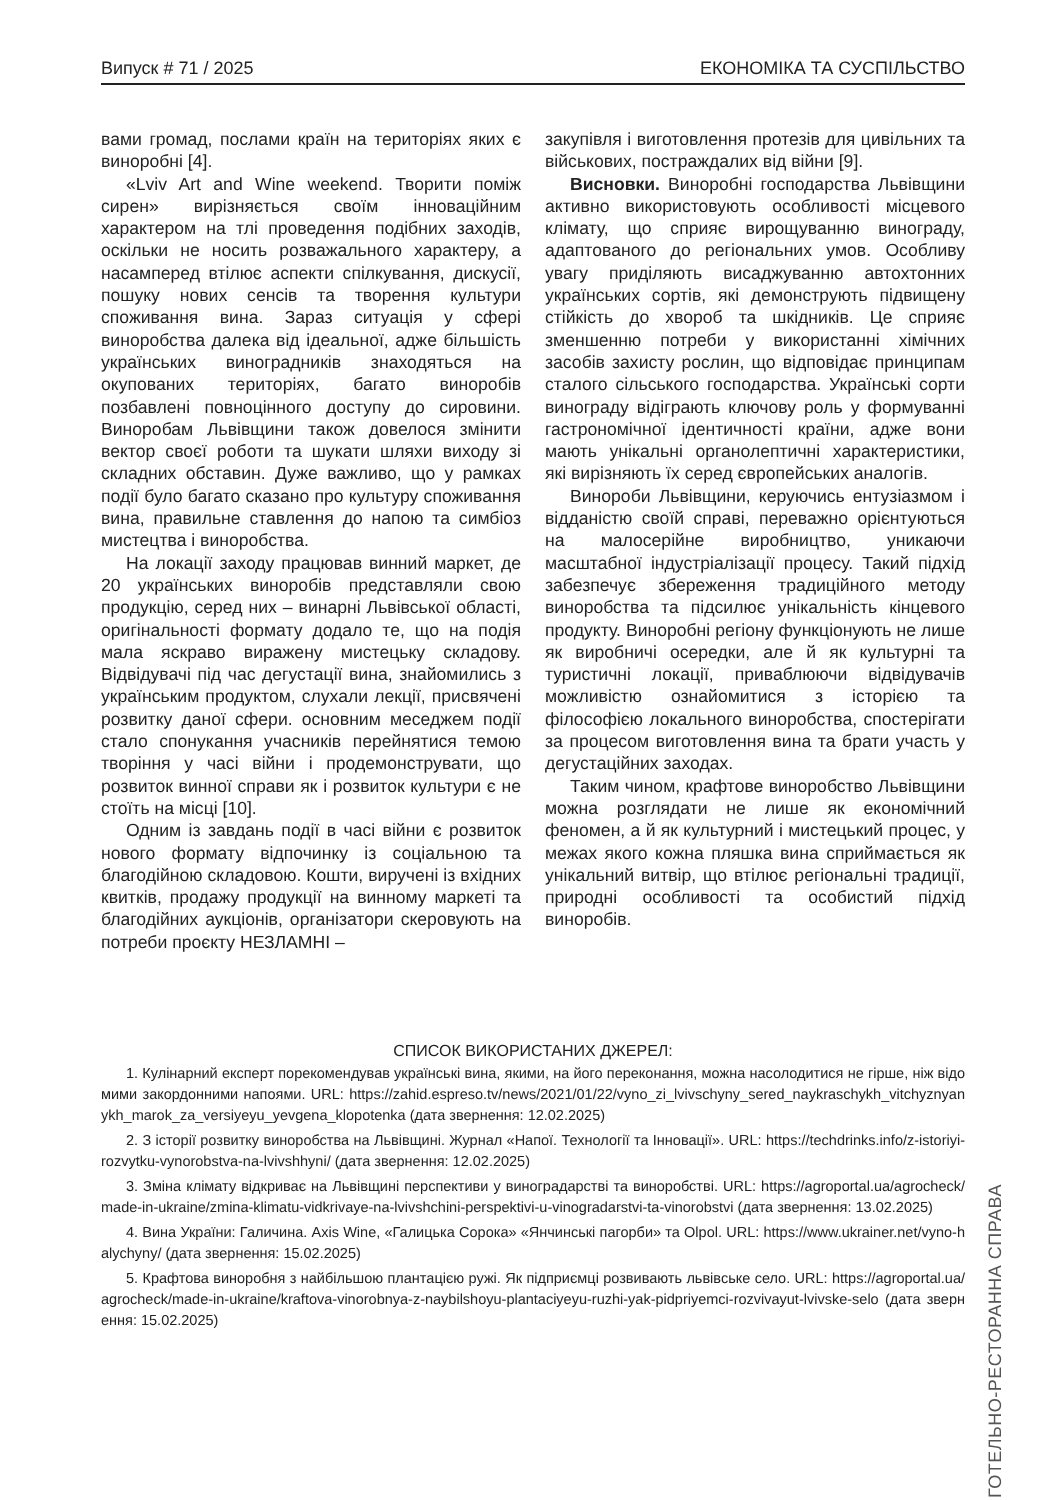Випуск # 71 / 2025 ЕКОНОМІКА ТА СУСПІЛЬСТВО
вами громад, послами країн на територіях яких є виноробні [4].
«Lviv Art and Wine weekend. Творити поміж сирен» вирізняється своїм інноваційним характером на тлі проведення подібних заходів, оскільки не носить розважального характеру, а насамперед втілює аспекти спілкування, дискусії, пошуку нових сенсів та творення культури споживання вина. Зараз ситуація у сфері виноробства далека від ідеальної, адже більшість українських виноградників знаходяться на окупованих територіях, багато виноробів позбавлені повноцінного доступу до сировини. Виноробам Львівщини також довелося змінити вектор своєї роботи та шукати шляхи виходу зі складних обставин. Дуже важливо, що у рамках події було багато сказано про культуру споживання вина, правильне ставлення до напою та симбіоз мистецтва і виноробства.
На локації заходу працював винний маркет, де 20 українських виноробів представляли свою продукцію, серед них – винарні Львівської області, оригінальності формату додало те, що на подія мала яскраво виражену мистецьку складову. Відвідувачі під час дегустації вина, знайомились з українським продуктом, слухали лекції, присвячені розвитку даної сфери. основним меседжем події стало спонукання учасників перейнятися темою творіння у часі війни і продемонструвати, що розвиток винної справи як і розвиток культури є не стоїть на місці [10].
Одним із завдань події в часі війни є розвиток нового формату відпочинку із соціальною та благодійною складовою. Кошти, виручені із вхідних квитків, продажу продукції на винному маркеті та благодійних аукціонів, організатори скеровують на потреби проєкту НЕЗЛАМНІ –
закупівля і виготовлення протезів для цивільних та військових, постраждалих від війни [9].
Висновки. Виноробні господарства Львівщини активно використовують особливості місцевого клімату, що сприяє вирощуванню винограду, адаптованого до регіональних умов. Особливу увагу приділяють висаджуванню автохтонних українських сортів, які демонструють підвищену стійкість до хвороб та шкідників. Це сприяє зменшенню потреби у використанні хімічних засобів захисту рослин, що відповідає принципам сталого сільського господарства. Українські сорти винограду відіграють ключову роль у формуванні гастрономічної ідентичності країни, адже вони мають унікальні органолептичні характеристики, які вирізняють їх серед європейських аналогів.
Винороби Львівщини, керуючись ентузіазмом і відданістю своїй справі, переважно орієнтуються на малосерійне виробництво, уникаючи масштабної індустріалізації процесу. Такий підхід забезпечує збереження традиційного методу виноробства та підсилює унікальність кінцевого продукту. Виноробні регіону функціонують не лише як виробничі осередки, але й як культурні та туристичні локації, приваблюючи відвідувачів можливістю ознайомитися з історією та філософією локального виноробства, спостерігати за процесом виготовлення вина та брати участь у дегустаційних заходах.
Таким чином, крафтове виноробство Львівщини можна розглядати не лише як економічний феномен, а й як культурний і мистецький процес, у межах якого кожна пляшка вина сприймається як унікальний витвір, що втілює регіональні традиції, природні особливості та особистий підхід виноробів.
СПИСОК ВИКОРИСТАНИХ ДЖЕРЕЛ:
1. Кулінарний експерт порекомендував українські вина, якими, на його переконання, можна насолодитися не гірше, ніж відомими закордонними напоями. URL: https://zahid.espreso.tv/news/2021/01/22/vyno_zi_lvivschyny_sered_naykraschykh_vitchyznyanykh_marok_za_versiyeyu_yevgena_klopotenka (дата звернення: 12.02.2025)
2. З історії розвитку виноробства на Львівщині. Журнал «Напої. Технології та Інновації». URL: https://techdrinks.info/z-istoriyi-rozvytku-vynorobstva-na-lvivshhyni/ (дата звернення: 12.02.2025)
3. Зміна клімату відкриває на Львівщині перспективи у виноградарстві та виноробстві. URL: https://agroportal.ua/agrocheck/made-in-ukraine/zmina-klimatu-vidkrivaye-na-lvivshchini-perspektivi-u-vinogradarstvi-ta-vinorobstvi (дата звернення: 13.02.2025)
4. Вина України: Галичина. Axis Wine, «Галицька Сорока» «Янчинські пагорби» та Olpol. URL: https://www.ukrainer.net/vyno-halychyny/ (дата звернення: 15.02.2025)
5. Крафтова виноробня з найбільшою плантацією ружі. Як підприємці розвивають львівське село. URL: https://agroportal.ua/agrocheck/made-in-ukraine/kraftova-vinorobnya-z-naybilshoyu-plantaciyeyu-ruzhi-yak-pidpriyemci-rozvivayut-lvivske-selo (дата звернення: 15.02.2025)
ГОТЕЛЬНО-РЕСТОРАННА СПРАВА